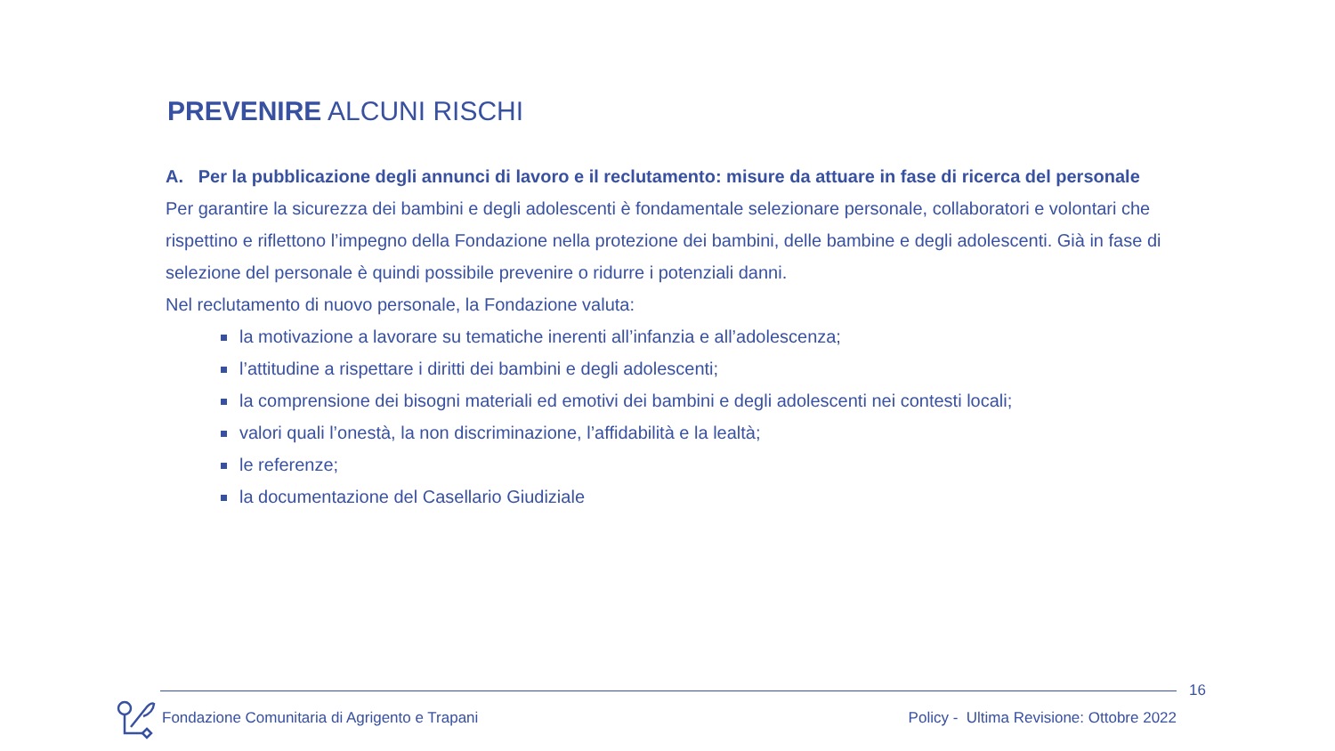PREVENIRE ALCUNI RISCHI
A. Per la pubblicazione degli annunci di lavoro e il reclutamento: misure da attuare in fase di ricerca del personale
Per garantire la sicurezza dei bambini e degli adolescenti è fondamentale selezionare personale, collaboratori e volontari che rispettino e riflettono l’impegno della Fondazione nella protezione dei bambini, delle bambine e degli adolescenti. Già in fase di selezione del personale è quindi possibile prevenire o ridurre i potenziali danni.
Nel reclutamento di nuovo personale, la Fondazione valuta:
la motivazione a lavorare su tematiche inerenti all’infanzia e all’adolescenza;
l’attitudine a rispettare i diritti dei bambini e degli adolescenti;
la comprensione dei bisogni materiali ed emotivi dei bambini e degli adolescenti nei contesti locali;
valori quali l’onestà, la non discriminazione, l’affidabilità e la lealtà;
le referenze;
la documentazione del Casellario Giudiziale
16
Fondazione Comunitaria di Agrigento e Trapani Policy - Ultima Revisione: Ottobre 2022